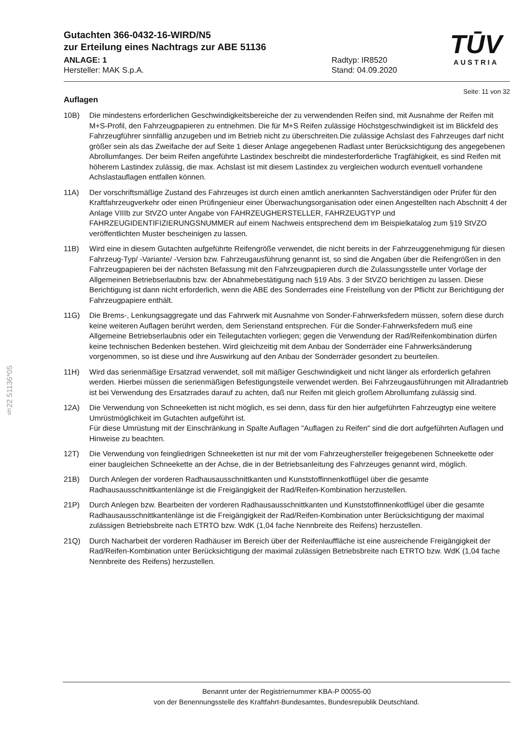§22 51136*05
TŪV
AUSTRIA
Gutachten 366-0432-16-WIRD/N5
zur Erteilung eines Nachtrags zur ABE 51136
ANLAGE: 1
Hersteller: MAK S.p.A.
Radtyp: IR8520
Stand: 04.09.2020
Seite: 11 von 32
Auflagen
10B) Die mindestens erforderlichen Geschwindigkeitsbereiche der zu verwendenden Reifen sind, mit Ausnahme der Reifen mit M+S-Profil, den Fahrzeugpapieren zu entnehmen. Die für M+S Reifen zulässige Höchstgeschwindigkeit ist im Blickfeld des Fahrzeugführer sinnfällig anzugeben und im Betrieb nicht zu überschreiten.Die zulässige Achslast des Fahrzeuges darf nicht größer sein als das Zweifache der auf Seite 1 dieser Anlage angegebenen Radlast unter Berücksichtigung des angegebenen Abrollumfanges. Der beim Reifen angeführte Lastindex beschreibt die mindesterforderliche Tragfähigkeit, es sind Reifen mit höherem Lastindex zulässig, die max. Achslast ist mit diesem Lastindex zu vergleichen wodurch eventuell vorhandene Achslastauflagen entfallen können.
11A) Der vorschriftsmäßige Zustand des Fahrzeuges ist durch einen amtlich anerkannten Sachverständigen oder Prüfer für den Kraftfahrzeugverkehr oder einen Prüfingenieur einer Überwachungsorganisation oder einen Angestellten nach Abschnitt 4 der Anlage VIIIb zur StVZO unter Angabe von FAHRZEUGHERSTELLER, FAHRZEUGTYP und FAHRZEUGIDENTIFIZIERUNGSNUMMER auf einem Nachweis entsprechend dem im Beispielkatalog zum §19 StVZO veröffentlichten Muster bescheinigen zu lassen.
11B) Wird eine in diesem Gutachten aufgeführte Reifengröße verwendet, die nicht bereits in der Fahrzeuggenehmigung für diesen Fahrzeug-Typ/ -Variante/ -Version bzw. Fahrzeugausführung genannt ist, so sind die Angaben über die Reifengrößen in den Fahrzeugpapieren bei der nächsten Befassung mit den Fahrzeugpapieren durch die Zulassungsstelle unter Vorlage der Allgemeinen Betriebserlaubnis bzw. der Abnahmebestätigung nach §19 Abs. 3 der StVZO berichtigen zu lassen. Diese Berichtigung ist dann nicht erforderlich, wenn die ABE des Sonderrades eine Freistellung von der Pflicht zur Berichtigung der Fahrzeugpapiere enthält.
11G) Die Brems-, Lenkungsaggregate und das Fahrwerk mit Ausnahme von Sonder-Fahrwerksfedern müssen, sofern diese durch keine weiteren Auflagen berührt werden, dem Serienstand entsprechen. Für die Sonder-Fahrwerksfedern muß eine Allgemeine Betriebserlaubnis oder ein Teilegutachten vorliegen; gegen die Verwendung der Rad/Reifenkombination dürfen keine technischen Bedenken bestehen. Wird gleichzeitig mit dem Anbau der Sonderräder eine Fahrwerksänderung vorgenommen, so ist diese und ihre Auswirkung auf den Anbau der Sonderräder gesondert zu beurteilen.
11H) Wird das serienmäßige Ersatzrad verwendet, soll mit mäßiger Geschwindigkeit und nicht länger als erforderlich gefahren werden. Hierbei müssen die serienmäßigen Befestigungsteile verwendet werden. Bei Fahrzeugausführungen mit Allradantrieb ist bei Verwendung des Ersatzrades darauf zu achten, daß nur Reifen mit gleich großem Abrollumfang zulässig sind.
12A) Die Verwendung von Schneeketten ist nicht möglich, es sei denn, dass für den hier aufgeführten Fahrzeugtyp eine weitere Umrüstmöglichkeit im Gutachten aufgeführt ist.
Für diese Umrüstung mit der Einschränkung in Spalte Auflagen "Auflagen zu Reifen" sind die dort aufgeführten Auflagen und Hinweise zu beachten.
12T) Die Verwendung von feingliedrigen Schneeketten ist nur mit der vom Fahrzeughersteller freigegebenen Schneekette oder einer baugleichen Schneekette an der Achse, die in der Betriebsanleitung des Fahrzeuges genannt wird, möglich.
21B) Durch Anlegen der vorderen Radhausausschnittkanten und Kunststoffinnenkotflügel über die gesamte Radhausausschnittkantenlänge ist die Freigängigkeit der Rad/Reifen-Kombination herzustellen.
21P) Durch Anlegen bzw. Bearbeiten der vorderen Radhausausschnittkanten und Kunststoffinnenkotflügel über die gesamte Radhausausschnittkantenlänge ist die Freigängigkeit der Rad/Reifen-Kombination unter Berücksichtigung der maximal zulässigen Betriebsbreite nach ETRTO bzw. WdK (1,04 fache Nennbreite des Reifens) herzustellen.
21Q) Durch Nacharbeit der vorderen Radhäuser im Bereich über der Reifenlauffläche ist eine ausreichende Freigängigkeit der Rad/Reifen-Kombination unter Berücksichtigung der maximal zulässigen Betriebsbreite nach ETRTO bzw. WdK (1,04 fache Nennbreite des Reifens) herzustellen.
Benannt unter der Registriernummer KBA-P 00055-00
von der Benennungsstelle des Kraftfahrt-Bundesamtes, Bundesrepublik Deutschland.